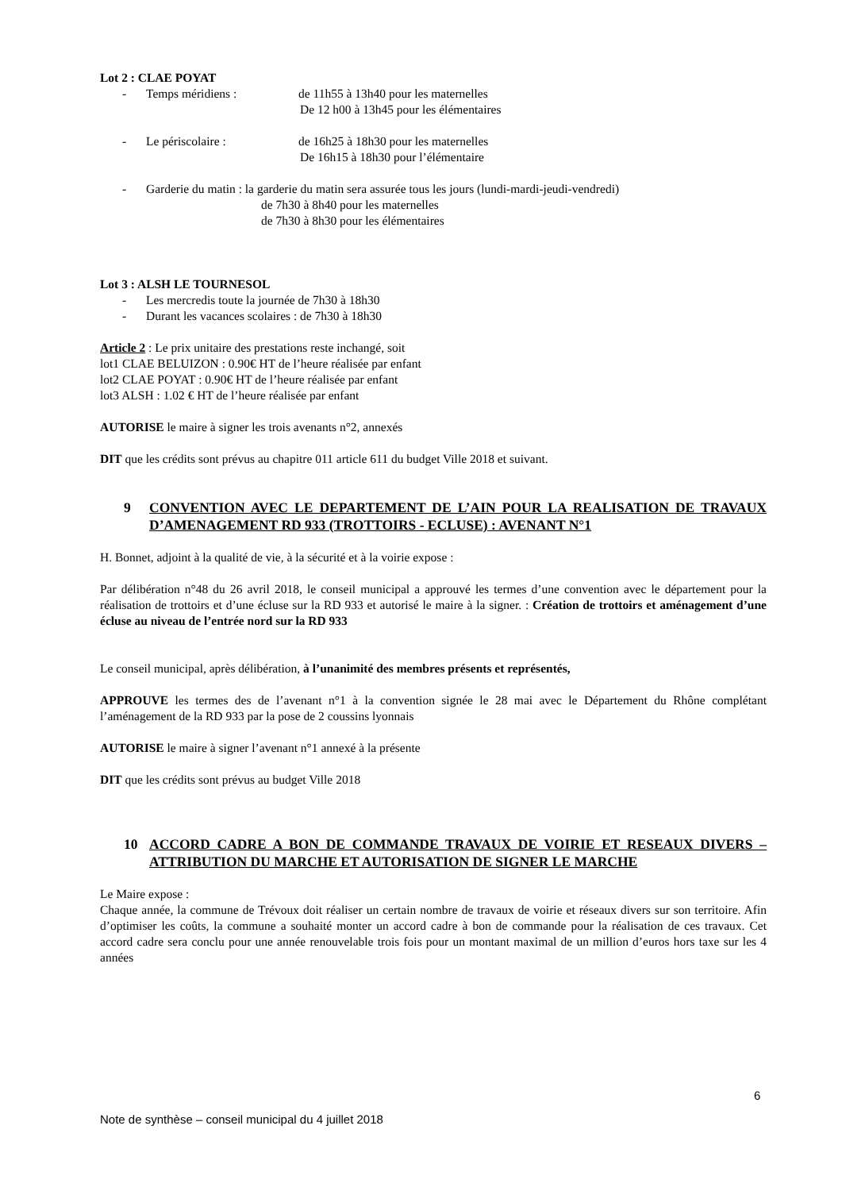Lot 2 : CLAE POYAT
- Temps méridiens : de 11h55 à 13h40 pour les maternelles
De 12 h00 à 13h45 pour les élémentaires
- Le périscolaire : de 16h25 à 18h30 pour les maternelles
De 16h15 à 18h30 pour l’élémentaire
- Garderie du matin : la garderie du matin sera assurée tous les jours (lundi-mardi-jeudi-vendredi)
de 7h30 à 8h40 pour les maternelles
de 7h30 à 8h30 pour les élémentaires
Lot 3 : ALSH LE TOURNESOL
- Les mercredis toute la journée de 7h30 à 18h30
- Durant les vacances scolaires : de 7h30 à 18h30
Article 2 : Le prix unitaire des prestations reste inchangé, soit
lot1 CLAE BELUIZON : 0.90€ HT de l’heure réalisée par enfant
lot2 CLAE POYAT : 0.90€ HT de l’heure réalisée par enfant
lot3 ALSH : 1.02 € HT de l’heure réalisée par enfant
AUTORISE le maire à signer les trois avenants n°2, annexés
DIT que les crédits sont prévus au chapitre 011 article 611 du budget Ville 2018 et suivant.
9 CONVENTION AVEC LE DEPARTEMENT DE L’AIN POUR LA REALISATION DE TRAVAUX D’AMENAGEMENT RD 933 (TROTTOIRS - ECLUSE) : AVENANT N°1
H. Bonnet, adjoint à la qualité de vie, à la sécurité et à la voirie expose :
Par délibération n°48 du 26 avril 2018, le conseil municipal a approuvé les termes d’une convention avec le département pour la réalisation de trottoirs et d’une écluse sur la RD 933 et autorisé le maire à la signer. : Création de trottoirs et aménagement d’une écluse au niveau de l’entrée nord sur la RD 933
Le conseil municipal, après délibération, à l’unanimité des membres présents et représentés,
APPROUVE les termes des de l’avenant n°1 à la convention signée le 28 mai avec le Département du Rhône complétant l’aménagement de la RD 933 par la pose de 2 coussins lyonnais
AUTORISE le maire à signer l’avenant n°1 annexé à la présente
DIT que les crédits sont prévus au budget Ville 2018
10 ACCORD CADRE A BON DE COMMANDE TRAVAUX DE VOIRIE ET RESEAUX DIVERS – ATTRIBUTION DU MARCHE ET AUTORISATION DE SIGNER LE MARCHE
Le Maire expose :
Chaque année, la commune de Trévoux doit réaliser un certain nombre de travaux de voirie et réseaux divers sur son territoire. Afin d’optimiser les coûts, la commune a souhaité monter un accord cadre à bon de commande pour la réalisation de ces travaux. Cet accord cadre sera conclu pour une année renouvelable trois fois pour un montant maximal de un million d’euros hors taxe sur les 4 années
6
Note de synthèse – conseil municipal du 4 juillet 2018